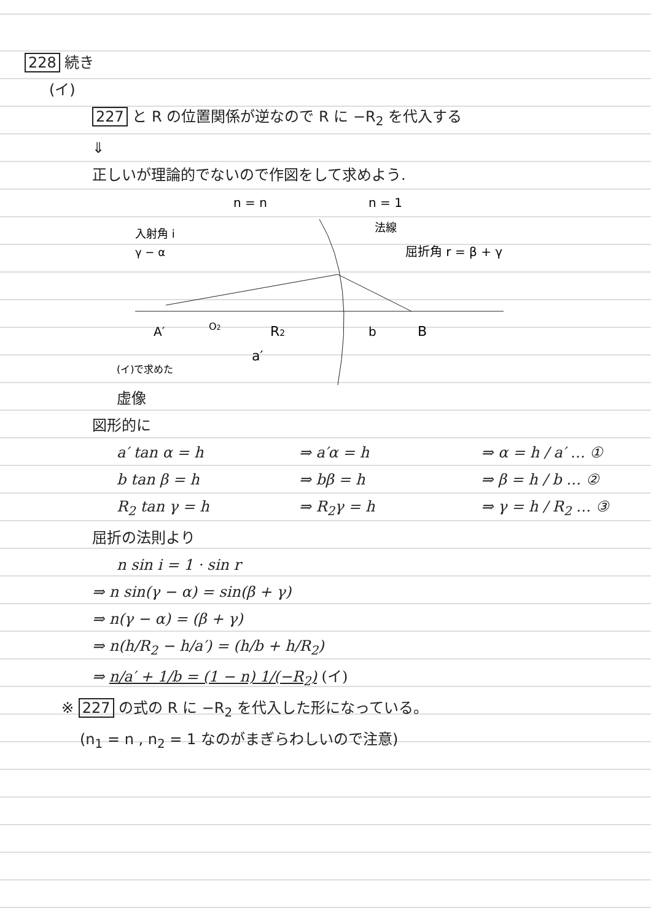228 続き
(イ)
227 と R の位置関係が逆なので R に −R<sub>2</sub> を代入する
⇓
正しいが理論的でないので作図をして求めよう.
n = n
n = 1
入射角 i
γ − α
法線
屈折角 r = β + γ
A′
O2
R2
b
B
a′
(イ)で求めた
虚像
図形的に
a′ tan α = h ⇒ a′α = h ⇒ α = h / a′ … ①
b tan β = h ⇒ bβ = h ⇒ β = h / b … ②
R<sub>2</sub> tan γ = h ⇒ R<sub>2</sub>γ = h ⇒ γ = h / R<sub>2</sub> … ③
屈折の法則より
n sin i = 1 · sin r
⇒ n sin(γ − α) = sin(β + γ)
⇒ n(γ − α) = (β + γ)
⇒ n(h/R<sub>2</sub> − h/a′) = (h/b + h/R<sub>2</sub>)
⇒ n/a′ + 1/b = (1 − n) 1/(−R<sub>2</sub>) (イ)
※ 227 の式の R に −R<sub>2</sub> を代入した形になっている。
(n<sub>1</sub> = n , n<sub>2</sub> = 1 なのがまぎらわしいので注意)